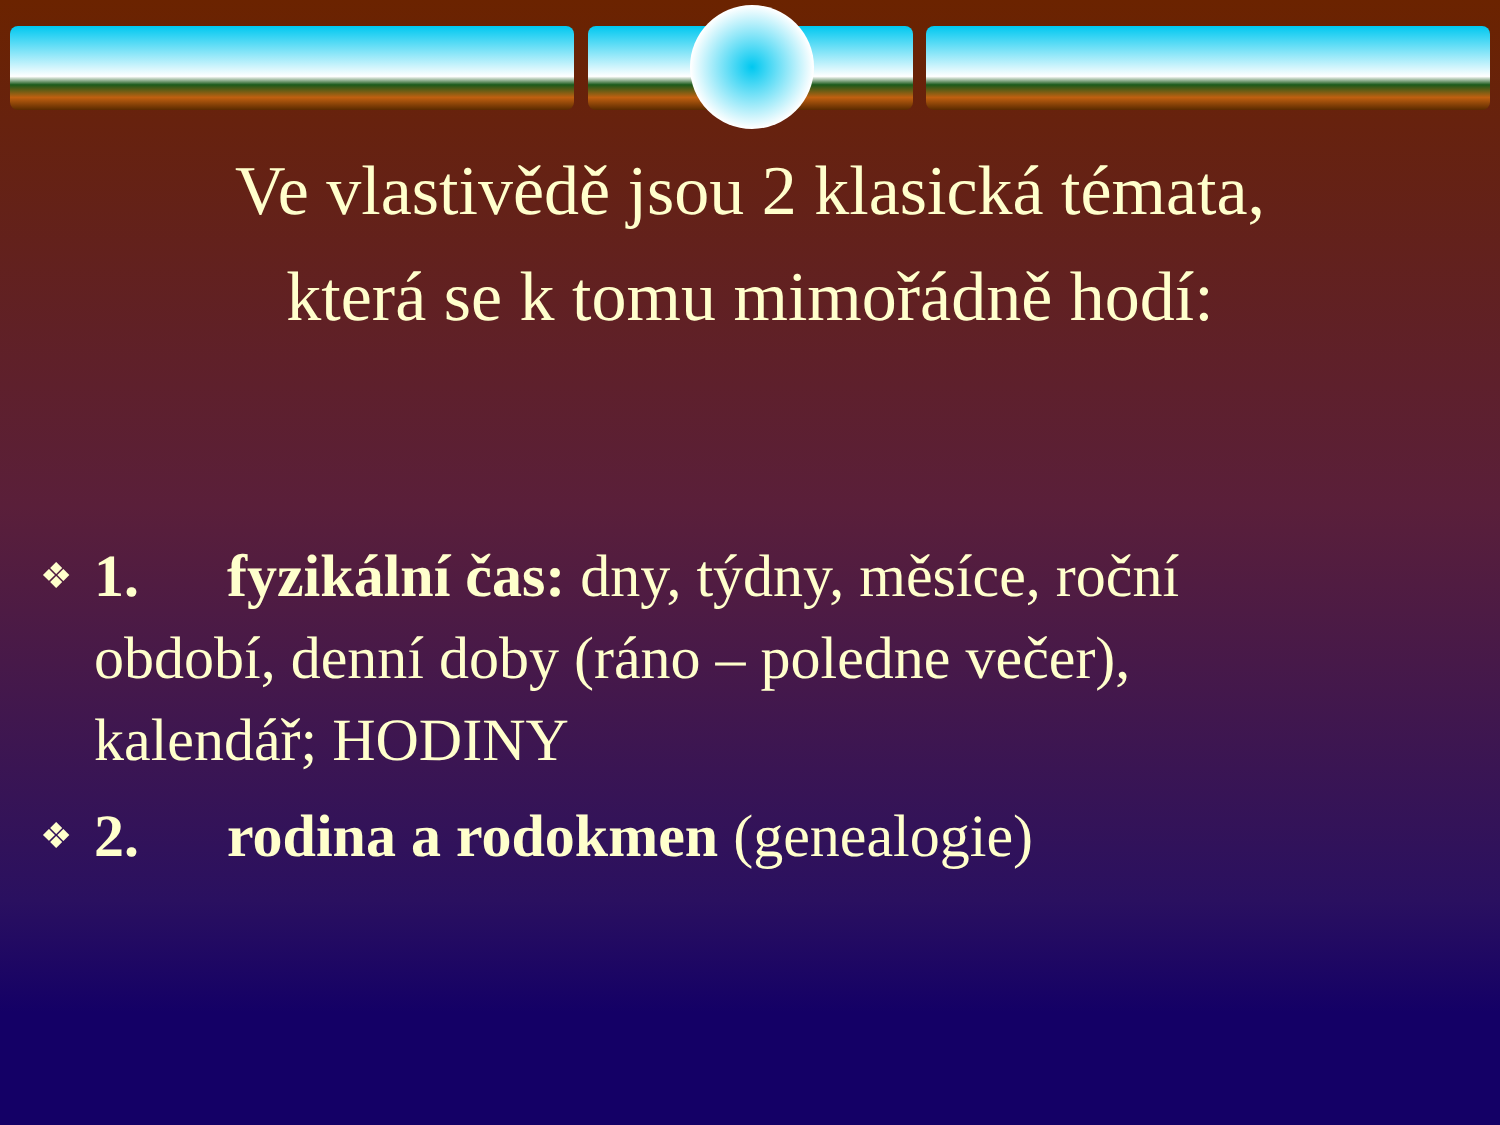Ve vlastivědě jsou 2 klasická témata,
která se k tomu mimořádně hodí:
❖ 1. fyzikální čas: dny, týdny, měsíce, roční období, denní doby (ráno – poledne večer), kalendář; HODINY
❖ 2. rodina a rodokmen (genealogie)